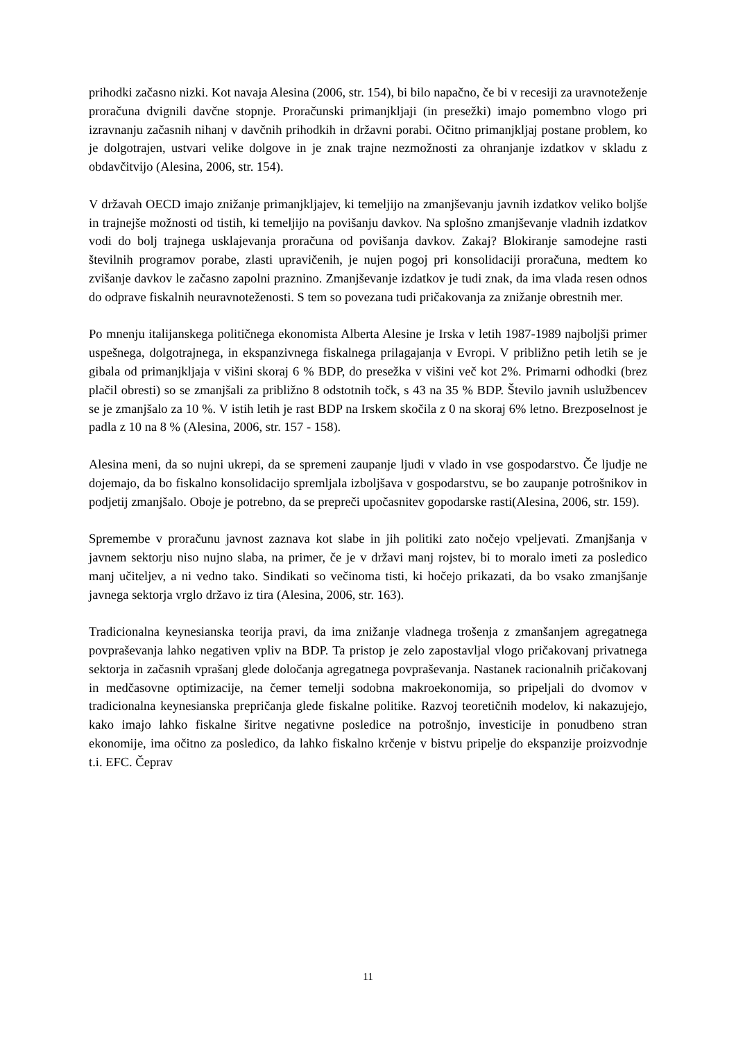prihodki začasno nizki. Kot navaja Alesina (2006, str. 154), bi bilo napačno, če bi v recesiji za uravnoteženje proračuna dvignili davčne stopnje. Proračunski primanjkljaji (in presežki) imajo pomembno vlogo pri izravnanju začasnih nihanj v davčnih prihodkih in državni porabi. Očitno primanjkljaj postane problem, ko je dolgotrajen, ustvari velike dolgove in je znak trajne nezmožnosti za ohranjanje izdatkov v skladu z obdavčitvijo (Alesina, 2006, str. 154).
V državah OECD imajo znižanje primanjkljajev, ki temeljijo na zmanjševanju javnih izdatkov veliko boljše in trajnejše možnosti od tistih, ki temeljijo na povišanju davkov. Na splošno zmanjševanje vladnih izdatkov vodi do bolj trajnega usklajevanja proračuna od povišanja davkov. Zakaj? Blokiranje samodejne rasti številnih programov porabe, zlasti upravičenih, je nujen pogoj pri konsolidaciji proračuna, medtem ko zvišanje davkov le začasno zapolni praznino. Zmanjševanje izdatkov je tudi znak, da ima vlada resen odnos do odprave fiskalnih neuravnoteženosti. S tem so povezana tudi pričakovanja za znižanje obrestnih mer.
Po mnenju italijanskega političnega ekonomista Alberta Alesine je Irska v letih 1987-1989 najboljši primer uspešnega, dolgotrajnega, in ekspanzivnega fiskalnega prilagajanja v Evropi. V približno petih letih se je gibala od primanjkljaja v višini skoraj 6 % BDP, do presežka v višini več kot 2%. Primarni odhodki (brez plačil obresti) so se zmanjšali za približno 8 odstotnih točk, s 43 na 35 % BDP. Število javnih uslužbencev se je zmanjšalo za 10 %. V istih letih je rast BDP na Irskem skočila z 0 na skoraj 6% letno. Brezposelnost je padla z 10 na 8 % (Alesina, 2006, str. 157 - 158).
Alesina meni, da so nujni ukrepi, da se spremeni zaupanje ljudi v vlado in vse gospodarstvo. Če ljudje ne dojemajo, da bo fiskalno konsolidacijo spremljala izboljšava v gospodarstvu, se bo zaupanje potrošnikov in podjetij zmanjšalo. Oboje je potrebno, da se prepreči upočasnitev gopodarske rasti(Alesina, 2006, str. 159).
Spremembe v proračunu javnost zaznava kot slabe in jih politiki zato nočejo vpeljevati. Zmanjšanja v javnem sektorju niso nujno slaba, na primer, če je v državi manj rojstev, bi to moralo imeti za posledico manj učiteljev, a ni vedno tako. Sindikati so večinoma tisti, ki hočejo prikazati, da bo vsako zmanjšanje javnega sektorja vrglo državo iz tira (Alesina, 2006, str. 163).
Tradicionalna keynesianska teorija pravi, da ima znižanje vladnega trošenja z zmanšanjem agregatnega povpraševanja lahko negativen vpliv na BDP. Ta pristop je zelo zapostavljal vlogo pričakovanj privatnega sektorja in začasnih vprašanj glede določanja agregatnega povpraševanja. Nastanek racionalnih pričakovanj in medčasovne optimizacije, na čemer temelji sodobna makroekonomija, so pripeljali do dvomov v tradicionalna keynesianska prepričanja glede fiskalne politike. Razvoj teoretičnih modelov, ki nakazujejo, kako imajo lahko fiskalne širitve negativne posledice na potrošnjo, investicije in ponudbeno stran ekonomije, ima očitno za posledico, da lahko fiskalno krčenje v bistvu pripelje do ekspanzije proizvodnje t.i. EFC. Čeprav
11